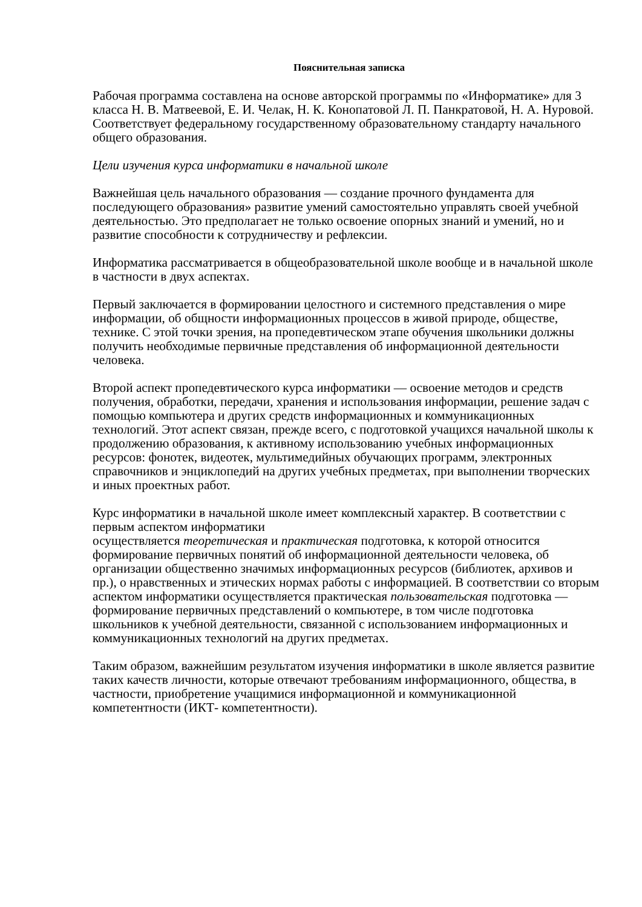Пояснительная записка
Рабочая программа составлена на основе авторской программы по «Информатике» для 3 класса Н. В. Матвеевой, Е. И. Челак, Н. К. Конопатовой Л. П. Панкратовой, Н. А. Нуровой. Соответствует федеральному государственному образовательному стандарту начального общего образования.
Цели изучения курса информатики в начальной школе
Важнейшая цель начального образования — создание прочного фундамента для последующего образования» развитие умений самостоятельно управлять своей учебной деятельностью. Это предполагает не только освоение опорных знаний и умений, но и развитие способности к сотрудничеству и рефлексии.
Информатика рассматривается в общеобразовательной школе вообще и в начальной школе в частности в двух аспектах.
Первый заключается в формировании целостного и системного представления о мире информации, об общности информационных процессов в живой природе, обществе, технике. С этой точки зрения, на пропедевтическом этапе обучения школьники должны получить необходимые первичные представления об информационной деятельности человека.
Второй аспект пропедевтического курса информатики — освоение методов и средств получения, обработки, передачи, хранения и использования информации, решение задач с помощью компьютера и других средств информационных и коммуникационных технологий. Этот аспект связан, прежде всего, с подготовкой учащихся начальной школы к продолжению образования, к активному использованию учебных информационных ресурсов: фонотек, видеотек, мультимедийных обучающих программ, электронных справочников и энциклопедий на других учебных предметах, при выполнении творческих и иных проектных работ.
Курс информатики в начальной школе имеет комплексный характер. В соответствии с первым аспектом информатики
осуществляется теоретическая и практическая подготовка, к которой относится формирование первичных понятий об информационной деятельности человека, об организации общественно значимых информационных ресурсов (библиотек, архивов и пр.), о нравственных и этических нормах работы с информацией. В соответствии со вторым аспектом информатики осуществляется практическая пользовательская подготовка — формирование первичных представлений о компьютере, в том числе подготовка школьников к учебной деятельности, связанной с использованием информационных и коммуникационных технологий на других предметах.
Таким образом, важнейшим результатом изучения информатики в школе является развитие таких качеств личности, которые отвечают требованиям информационного, общества, в частности, приобретение учащимися информационной и коммуникационной компетентности (ИКТ- компетентности).